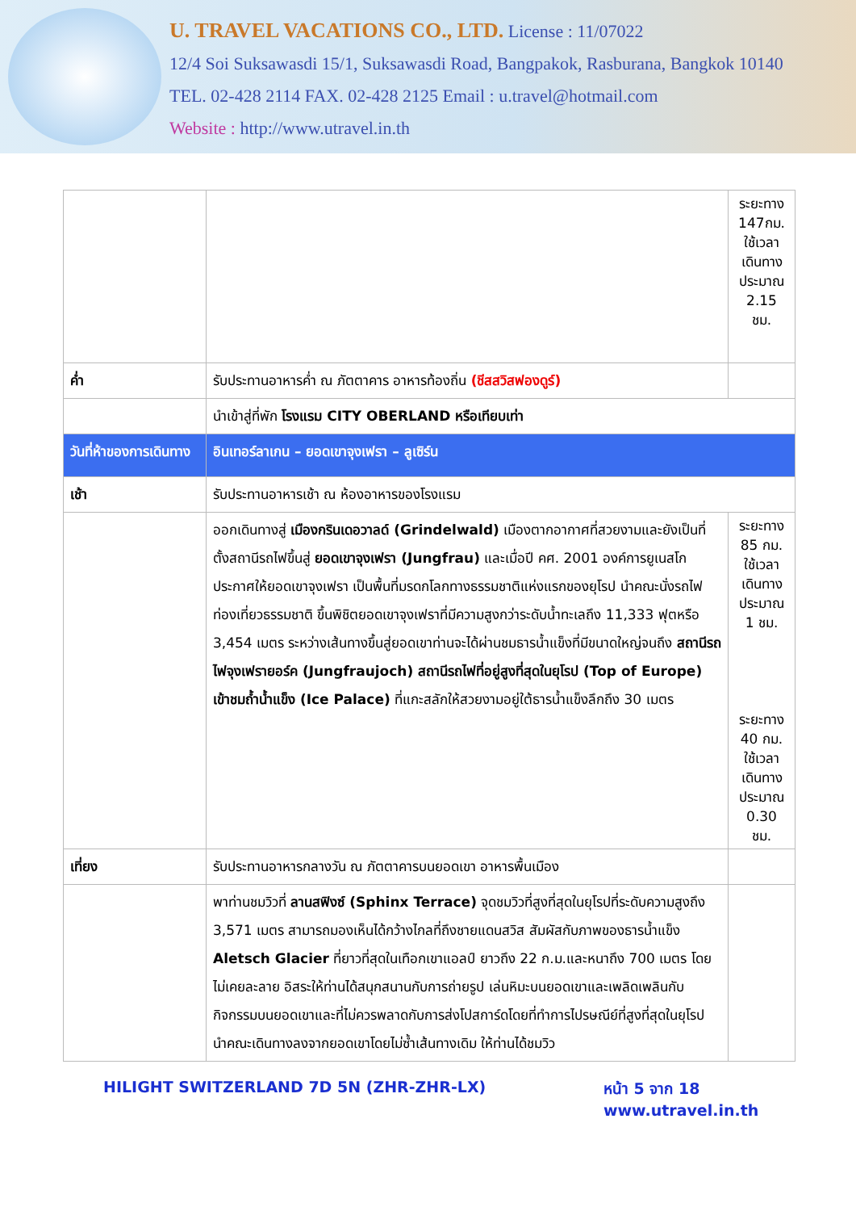U. TRAVEL VACATIONS CO., LTD. License : 11/07022
12/4 Soi Suksawasdi 15/1, Suksawasdi Road, Bangpakok, Rasburana, Bangkok 10140
TEL. 02-428 2114 FAX. 02-428 2125 Email : u.travel@hotmail.com
Website : http://www.utravel.in.th
| | | ระยะทาง 147กม. ใช้เวลาเดินทางประมาณ 2.15 ชม. |
| ค่ำ | รับประทานอาหารค่ำ ณ ภัตตาคาร อาหารท้องถิ่น (ชีสสวิสฟองดูร์) | |
| | นำเข้าสู่ที่พัก โรงแรม CITY OBERLAND หรือเทียบเท่า | |
| วันที่ห้าของการเดินทาง | อินเทอร์ลาเกน – ยอดเขาจุงเฟรา – ลูเซิร์น | |
| เช้า | รับประทานอาหารเช้า ณ ห้องอาหารของโรงแรม | |
| | ออกเดินทางสู่ เมืองกรินเดอวาลด์ (Grindelwald) เมืองตากอากาศที่สวยงามและยังเป็นที่ตั้งสถานีรถไฟขึ้นสู่ ยอดเขาจุงเฟรา (Jungfrau) และเมื่อปี คศ. 2001 องค์การยูเนสโกประกาศให้ยอดเขาจุงเฟรา เป็นพื้นที่มรดกโลกทางธรรมชาติแห่งแรกของยุโรป นำคณะนั่งรถไฟท่องเที่ยวธรรมชาติ ขึ้นพิชิตยอดเขาจุงเฟราที่มีความสูงกว่าระดับน้ำทะเลถึง 11,333 ฟุตหรือ 3,454 เมตร ระหว่างเส้นทางขึ้นสู่ยอดเขาท่านจะได้ผ่านชมธารน้ำแข็งที่มีขนาดใหญ่จนถึง สถานีรถไฟจุงเฟรายอร์ค (Jungfraujoch) สถานีรถไฟที่อยู่สูงที่สุดในยุโรป (Top of Europe) เข้าชมถ้ำน้ำแข็ง (Ice Palace) ที่แกะสลักให้สวยงามอยู่ใต้ธารน้ำแข็งลึกถึง 30 เมตร | ระยะทาง 85 กม. ใช้เวลาเดินทางประมาณ 1 ชม. ระยะทาง 40 กม. ใช้เวลาเดินทางประมาณ 0.30 ชม. |
| เที่ยง | รับประทานอาหารกลางวัน ณ ภัตตาคารบนยอดเขา อาหารพื้นเมือง | |
| | พาท่านชมวิวที่ ลานสฟิงซ์ (Sphinx Terrace) จุดชมวิวที่สูงที่สุดในยุโรปที่ระดับความสูงถึง 3,571 เมตร สามารถมองเห็นได้กว้างไกลที่ถึงชายแดนสวิส สัมผัสกับภาพของธารน้ำแข็ง Aletsch Glacier ที่ยาวที่สุดในเทือกเขาแอลป์ ยาวถึง 22 ก.ม.และหนาถึง 700 เมตร โดยไม่เคยละลาย อิสระให้ท่านได้สนุกสนานกับการถ่ายรูป เล่นหิมะบนยอดเขาและเพลิดเพลินกับกิจกรรมบนยอดเขาและที่ไม่ควรพลาดกับการส่งโปสการ์ดโดยที่ทำการไปรษณีย์ที่สูงที่สุดในยุโรป นำคณะเดินทางลงจากยอดเขาโดยไม่ซ้ำเส้นทางเดิม ให้ท่านได้ชมวิว | |
HILIGHT SWITZERLAND 7D 5N (ZHR-ZHR-LX) หน้า 5 จาก 18
www.utravel.in.th